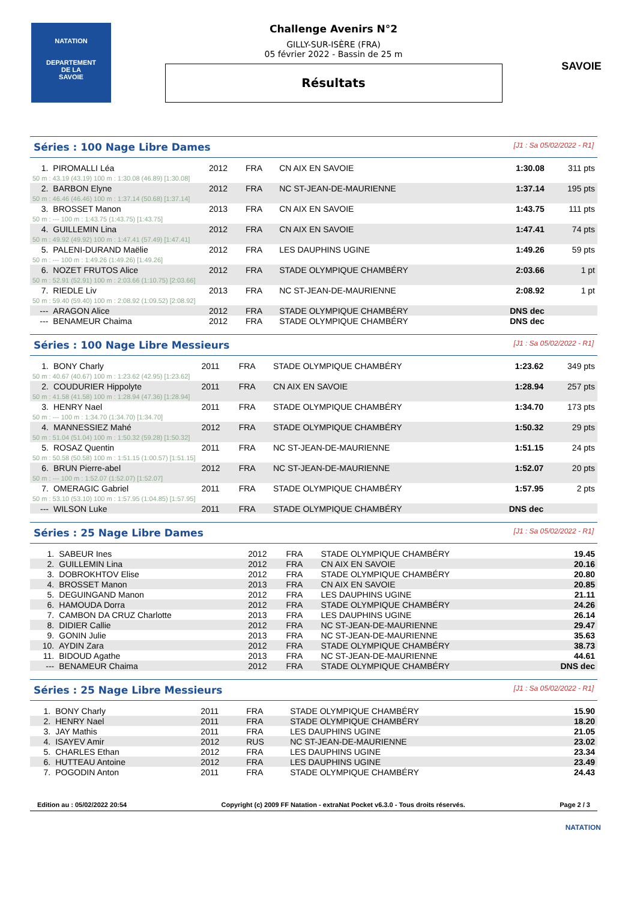NATATION
DEPARTEMENT
DE LA
SAVOIE
Challenge Avenirs N°2
GILLY-SUR-ISÈRE (FRA)
05 février 2022 - Bassin de 25 m
Résultats
SAVOIE
Séries : 100 Nage Libre Dames [J1 : Sa 05/02/2022 - R1]
| 1. | PIROMALLI Léa | 2012 | FRA | CN AIX EN SAVOIE | 1:30.08 | 311 pts |
| 50 m : 43.19 (43.19) 100 m : 1:30.08 (46.89) [1:30.08] | | | | | | |
| 2. | BARBON Elyne | 2012 | FRA | NC ST-JEAN-DE-MAURIENNE | 1:37.14 | 195 pts |
| 50 m : 46.46 (46.46) 100 m : 1:37.14 (50.68) [1:37.14] | | | | | | |
| 3. | BROSSET Manon | 2013 | FRA | CN AIX EN SAVOIE | 1:43.75 | 111 pts |
| 50 m : --- 100 m : 1:43.75 (1:43.75) [1:43.75] | | | | | | |
| 4. | GUILLEMIN Lina | 2012 | FRA | CN AIX EN SAVOIE | 1:47.41 | 74 pts |
| 50 m : 49.92 (49.92) 100 m : 1:47.41 (57.49) [1:47.41] | | | | | | |
| 5. | PALENI-DURAND Maëlie | 2012 | FRA | LES DAUPHINS UGINE | 1:49.26 | 59 pts |
| 50 m : --- 100 m : 1:49.26 (1:49.26) [1:49.26] | | | | | | |
| 6. | NOZET FRUTOS Alice | 2012 | FRA | STADE OLYMPIQUE CHAMBÉRY | 2:03.66 | 1 pt |
| 50 m : 52.91 (52.91) 100 m : 2:03.66 (1:10.75) [2:03.66] | | | | | | |
| 7. | RIEDLE Liv | 2013 | FRA | NC ST-JEAN-DE-MAURIENNE | 2:08.92 | 1 pt |
| 50 m : 59.40 (59.40) 100 m : 2:08.92 (1:09.52) [2:08.92] | | | | | | |
| --- | ARAGON Alice | 2012 | FRA | STADE OLYMPIQUE CHAMBÉRY | DNS dec | |
| --- | BENAMEUR Chaima | 2012 | FRA | STADE OLYMPIQUE CHAMBÉRY | DNS dec | |
Séries : 100 Nage Libre Messieurs [J1 : Sa 05/02/2022 - R1]
| 1. | BONY Charly | 2011 | FRA | STADE OLYMPIQUE CHAMBÉRY | 1:23.62 | 349 pts |
| 50 m : 40.67 (40.67) 100 m : 1:23.62 (42.95) [1:23.62] | | | | | | |
| 2. | COUDURIER Hippolyte | 2011 | FRA | CN AIX EN SAVOIE | 1:28.94 | 257 pts |
| 50 m : 41.58 (41.58) 100 m : 1:28.94 (47.36) [1:28.94] | | | | | | |
| 3. | HENRY Nael | 2011 | FRA | STADE OLYMPIQUE CHAMBÉRY | 1:34.70 | 173 pts |
| 50 m : --- 100 m : 1:34.70 (1:34.70) [1:34.70] | | | | | | |
| 4. | MANNESSIEZ Mahé | 2012 | FRA | STADE OLYMPIQUE CHAMBÉRY | 1:50.32 | 29 pts |
| 50 m : 51.04 (51.04) 100 m : 1:50.32 (59.28) [1:50.32] | | | | | | |
| 5. | ROSAZ Quentin | 2011 | FRA | NC ST-JEAN-DE-MAURIENNE | 1:51.15 | 24 pts |
| 50 m : 50.58 (50.58) 100 m : 1:51.15 (1:00.57) [1:51.15] | | | | | | |
| 6. | BRUN Pierre-abel | 2012 | FRA | NC ST-JEAN-DE-MAURIENNE | 1:52.07 | 20 pts |
| 50 m : --- 100 m : 1:52.07 (1:52.07) [1:52.07] | | | | | | |
| 7. | OMERAGIC Gabriel | 2011 | FRA | STADE OLYMPIQUE CHAMBÉRY | 1:57.95 | 2 pts |
| 50 m : 53.10 (53.10) 100 m : 1:57.95 (1:04.85) [1:57.95] | | | | | | |
| --- | WILSON Luke | 2011 | FRA | STADE OLYMPIQUE CHAMBÉRY | DNS dec | |
Séries : 25 Nage Libre Dames [J1 : Sa 05/02/2022 - R1]
| 1. | SABEUR Ines | 2012 | FRA | STADE OLYMPIQUE CHAMBÉRY | 19.45 |
| 2. | GUILLEMIN Lina | 2012 | FRA | CN AIX EN SAVOIE | 20.16 |
| 3. | DOBROKHTOV Elise | 2012 | FRA | STADE OLYMPIQUE CHAMBÉRY | 20.80 |
| 4. | BROSSET Manon | 2013 | FRA | CN AIX EN SAVOIE | 20.85 |
| 5. | DEGUINGAND Manon | 2012 | FRA | LES DAUPHINS UGINE | 21.11 |
| 6. | HAMOUDA Dorra | 2012 | FRA | STADE OLYMPIQUE CHAMBÉRY | 24.26 |
| 7. | CAMBON DA CRUZ Charlotte | 2013 | FRA | LES DAUPHINS UGINE | 26.14 |
| 8. | DIDIER Callie | 2012 | FRA | NC ST-JEAN-DE-MAURIENNE | 29.47 |
| 9. | GONIN Julie | 2013 | FRA | NC ST-JEAN-DE-MAURIENNE | 35.63 |
| 10. | AYDIN Zara | 2012 | FRA | STADE OLYMPIQUE CHAMBÉRY | 38.73 |
| 11. | BIDOUD Agathe | 2013 | FRA | NC ST-JEAN-DE-MAURIENNE | 44.61 |
| --- | BENAMEUR Chaima | 2012 | FRA | STADE OLYMPIQUE CHAMBÉRY | DNS dec |
Séries : 25 Nage Libre Messieurs [J1 : Sa 05/02/2022 - R1]
| 1. | BONY Charly | 2011 | FRA | STADE OLYMPIQUE CHAMBÉRY | 15.90 |
| 2. | HENRY Nael | 2011 | FRA | STADE OLYMPIQUE CHAMBÉRY | 18.20 |
| 3. | JAY Mathis | 2011 | FRA | LES DAUPHINS UGINE | 21.05 |
| 4. | ISAYEV Amir | 2012 | RUS | NC ST-JEAN-DE-MAURIENNE | 23.02 |
| 5. | CHARLES Ethan | 2012 | FRA | LES DAUPHINS UGINE | 23.34 |
| 6. | HUTTEAU Antoine | 2012 | FRA | LES DAUPHINS UGINE | 23.49 |
| 7. | POGODIN Anton | 2011 | FRA | STADE OLYMPIQUE CHAMBÉRY | 24.43 |
Edition au : 05/02/2022 20:54 Copyright (c) 2009 FF Natation - extraNat Pocket v6.3.0 - Tous droits réservés. Page 2 / 3
NATATION